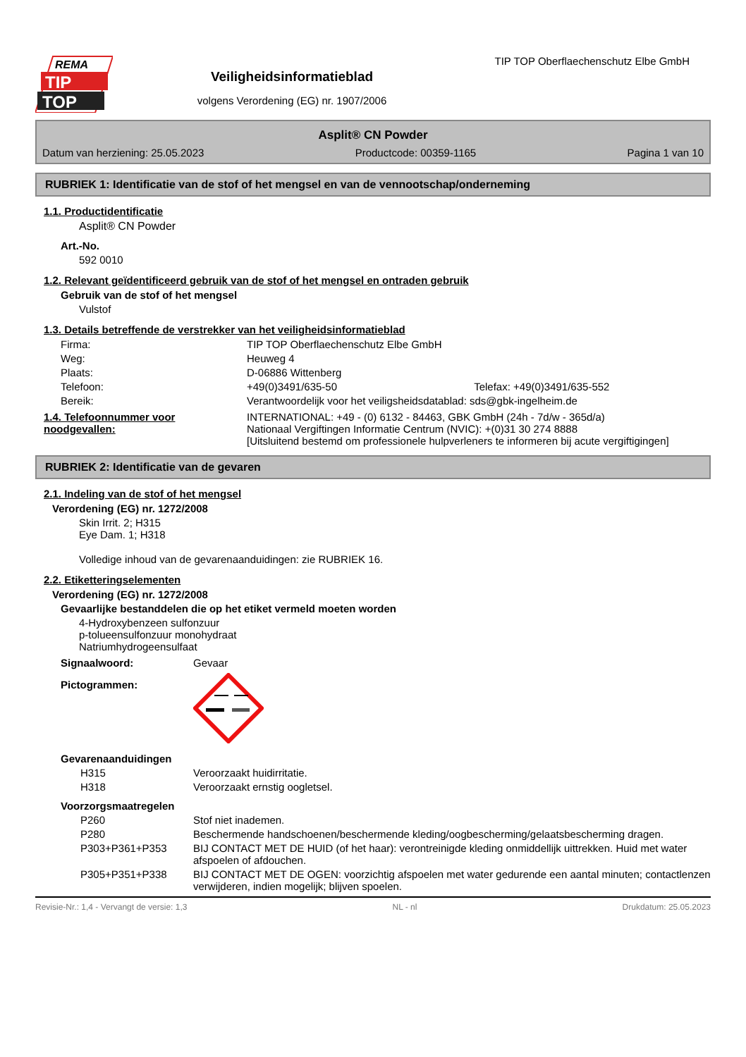REMA
TIP
TOP
Veiligheidsinformatieblad
volgens Verordening (EG) nr. 1907/2006
TIP TOP Oberflaechenschutz Elbe GmbH
Asplit® CN Powder
Datum van herziening: 25.05.2023 Productcode: 00359-1165 Pagina 1 van 10
RUBRIEK 1: Identificatie van de stof of het mengsel en van de vennootschap/onderneming
1.1. Productidentificatie
Asplit® CN Powder
Art.-No.
592 0010
1.2. Relevant geïdentificeerd gebruik van de stof of het mengsel en ontraden gebruik
Gebruik van de stof of het mengsel
Vulstof
1.3. Details betreffende de verstrekker van het veiligheidsinformatieblad
Firma: TIP TOP Oberflaechenschutz Elbe GmbH Weg: Heuweg 4 Plaats: D-06886 Wittenberg Telefoon: +49(0)3491/635-50 Telefax: +49(0)3491/635-552 Bereik: Verantwoordelijk voor het veiligsheidsdatablad: sds@gbk-ingelheim.de
1.4. Telefoonnummer voor noodgevallen: INTERNATIONAL: +49 - (0) 6132 - 84463, GBK GmbH (24h - 7d/w - 365d/a)
Nationaal Vergiftingen Informatie Centrum (NVIC): +(0)31 30 274 8888
[Uitsluitend bestemd om professionele hulpverleners te informeren bij acute vergiftigingen]
RUBRIEK 2: Identificatie van de gevaren
2.1. Indeling van de stof of het mengsel
Verordening (EG) nr. 1272/2008
Skin Irrit. 2; H315
Eye Dam. 1; H318
Volledige inhoud van de gevarenaanduidingen: zie RUBRIEK 16.
2.2. Etiketteringselementen
Verordening (EG) nr. 1272/2008
Gevaarlijke bestanddelen die op het etiket vermeld moeten worden
4-Hydroxybenzeen sulfonzuur
p-tolueensulfonzuur monohydraat
Natriumhydrogeensulfaat
Signaalwoord: Gevaar Pictogrammen:
Gevarenaanduidingen
H315 Veroorzaakt huidirritatie. H318 Veroorzaakt ernstig oogletsel.
Voorzorgsmaatregelen
P260 Stof niet inademen. P280 Beschermende handschoenen/beschermende kleding/oogbescherming/gelaatsbescherming dragen. P303+P361+P353 BIJ CONTACT MET DE HUID (of het haar): verontreinigde kleding onmiddellijk uittrekken. Huid met water afspoelen of afdouchen. P305+P351+P338 BIJ CONTACT MET DE OGEN: voorzichtig afspoelen met water gedurende een aantal minuten; contactlenzen verwijderen, indien mogelijk; blijven spoelen.
Revisie-Nr.: 1,4 - Vervangt de versie: 1,3 NL - nl Drukdatum: 25.05.2023